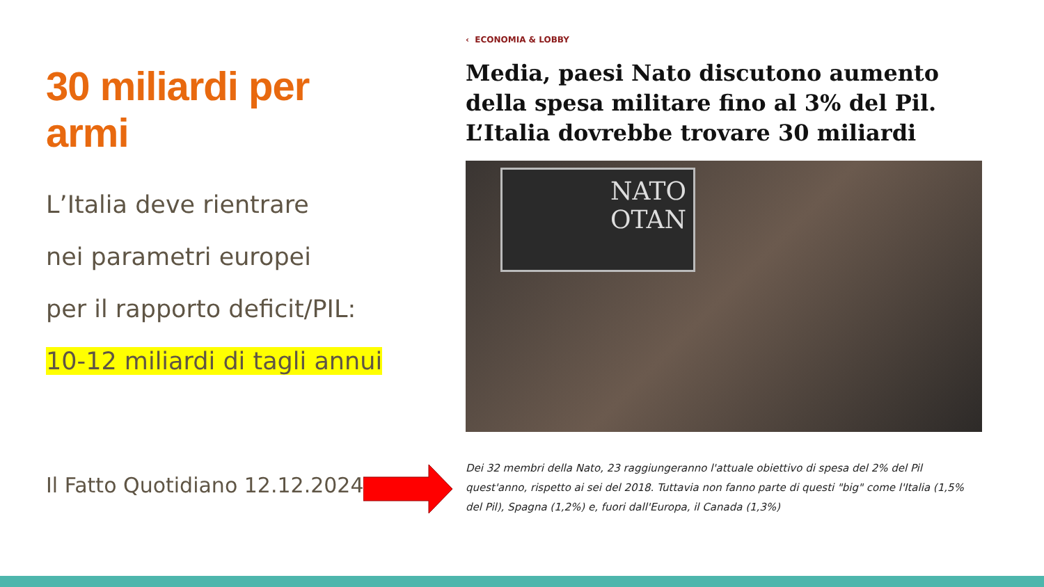30 miliardi per armi
L’Italia deve rientrare
nei parametri europei
per il rapporto deficit/PIL:
10-12 miliardi di tagli annui
Il Fatto Quotidiano 12.12.2024
‹ ECONOMIA & LOBBY
Media, paesi Nato discutono aumento della spesa militare fino al 3% del Pil. L’Italia dovrebbe trovare 30 miliardi
NATO
OTAN
Dei 32 membri della Nato, 23 raggiungeranno l'attuale obiettivo di spesa del 2% del Pil quest'anno, rispetto ai sei del 2018. Tuttavia non fanno parte di questi "big" come l'Italia (1,5% del Pil), Spagna (1,2%) e, fuori dall'Europa, il Canada (1,3%)